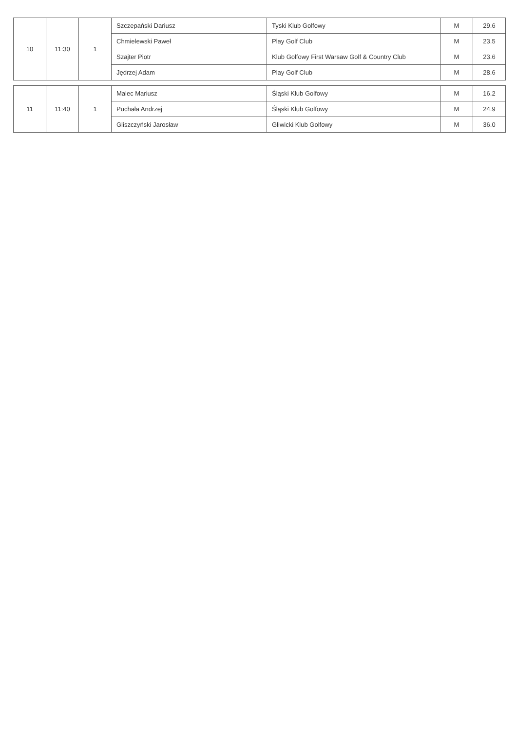| 10 | 11:30 | 1 | Szczepański Dariusz | Tyski Klub Golfowy | M | 29.6 |
| | | | Chmielewski Paweł | Play Golf Club | M | 23.5 |
| | | | Szajter Piotr | Klub Golfowy First Warsaw Golf & Country Club | M | 23.6 |
| | | | Jędrzej Adam | Play Golf Club | M | 28.6 |
| 11 | 11:40 | 1 | Malec Mariusz | Śląski Klub Golfowy | M | 16.2 |
| | | | Puchała Andrzej | Śląski Klub Golfowy | M | 24.9 |
| | | | Gliszczyński Jarosław | Gliwicki Klub Golfowy | M | 36.0 |